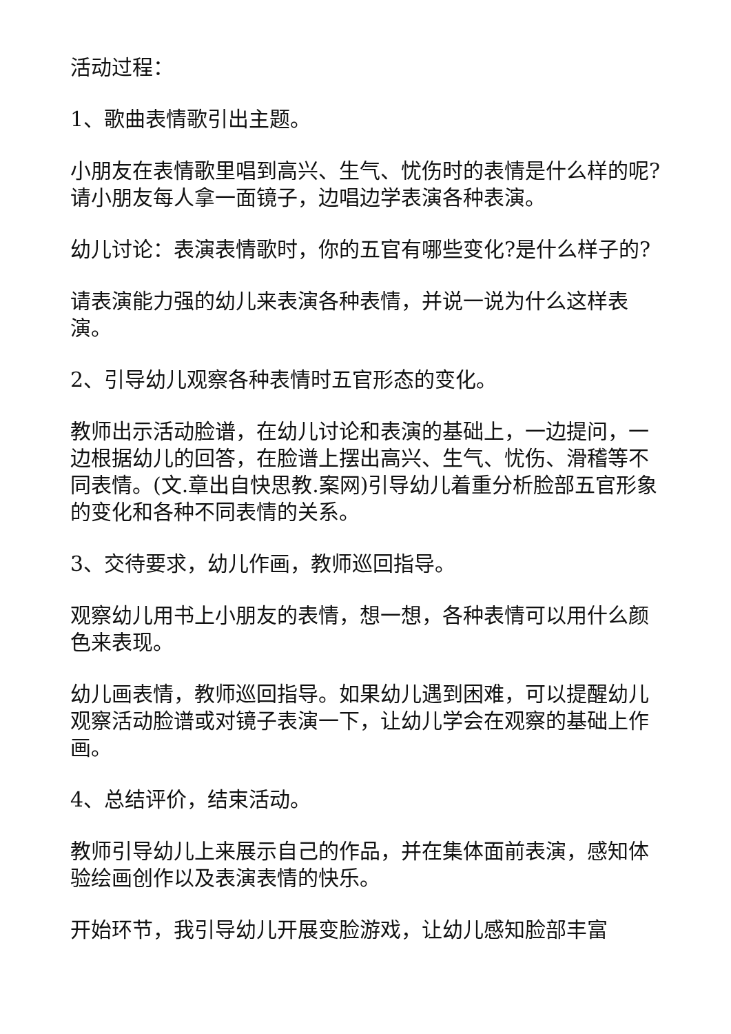活动过程：
1、歌曲表情歌引出主题。
小朋友在表情歌里唱到高兴、生气、忧伤时的表情是什么样的呢?请小朋友每人拿一面镜子，边唱边学表演各种表演。
幼儿讨论：表演表情歌时，你的五官有哪些变化?是什么样子的?
请表演能力强的幼儿来表演各种表情，并说一说为什么这样表演。
2、引导幼儿观察各种表情时五官形态的变化。
教师出示活动脸谱，在幼儿讨论和表演的基础上，一边提问，一边根据幼儿的回答，在脸谱上摆出高兴、生气、忧伤、滑稽等不同表情。(文.章出自快思教.案网)引导幼儿着重分析脸部五官形象的变化和各种不同表情的关系。
3、交待要求，幼儿作画，教师巡回指导。
观察幼儿用书上小朋友的表情，想一想，各种表情可以用什么颜色来表现。
幼儿画表情，教师巡回指导。如果幼儿遇到困难，可以提醒幼儿观察活动脸谱或对镜子表演一下，让幼儿学会在观察的基础上作画。
4、总结评价，结束活动。
教师引导幼儿上来展示自己的作品，并在集体面前表演，感知体验绘画创作以及表演表情的快乐。
开始环节，我引导幼儿开展变脸游戏，让幼儿感知脸部丰富